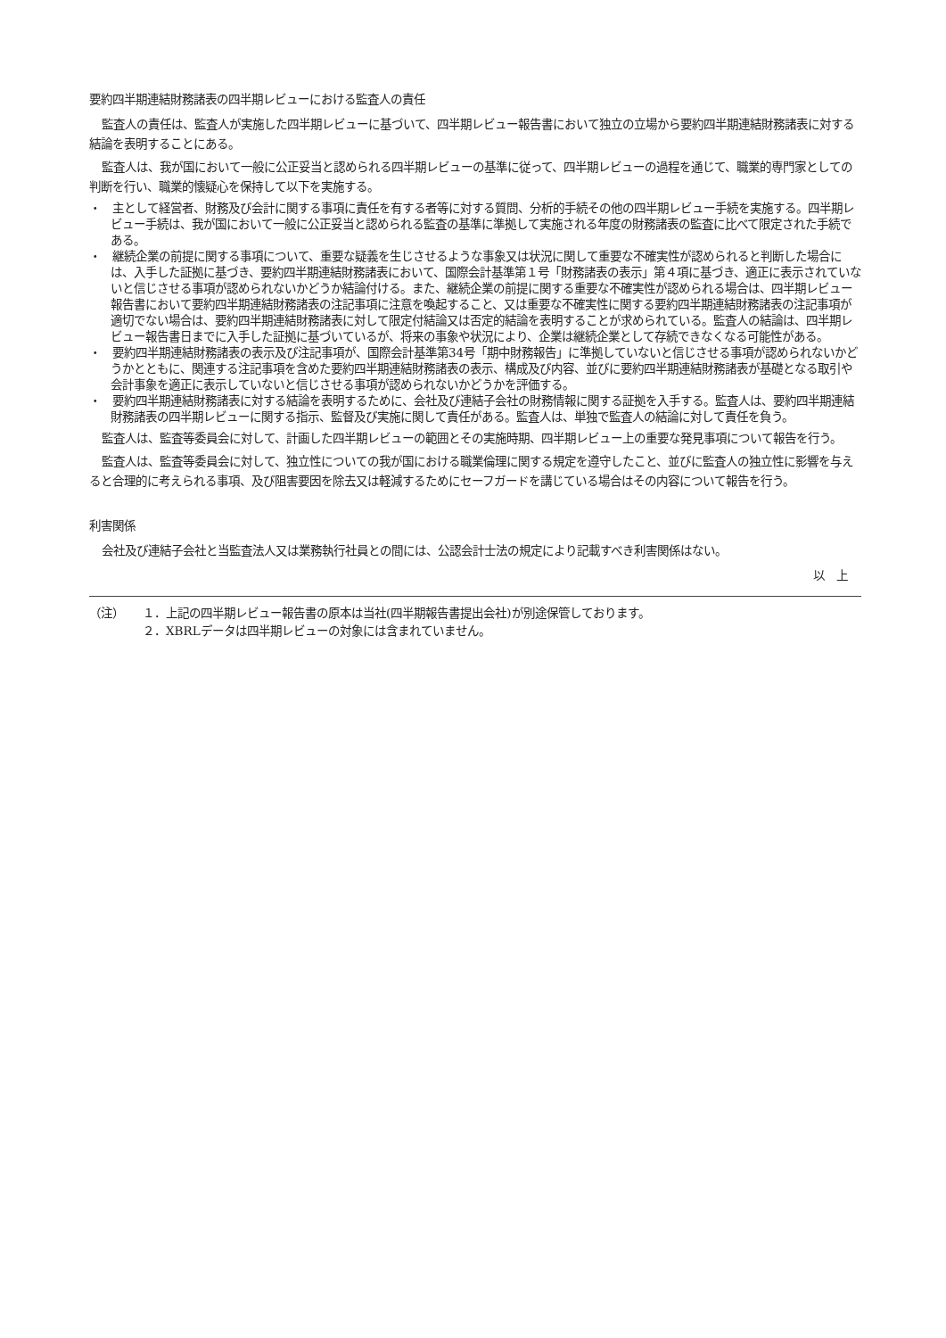要約四半期連結財務諸表の四半期レビューにおける監査人の責任
監査人の責任は、監査人が実施した四半期レビューに基づいて、四半期レビュー報告書において独立の立場から要約四半期連結財務諸表に対する結論を表明することにある。
監査人は、我が国において一般に公正妥当と認められる四半期レビューの基準に従って、四半期レビューの過程を通じて、職業的専門家としての判断を行い、職業的懐疑心を保持して以下を実施する。
・　主として経営者、財務及び会計に関する事項に責任を有する者等に対する質問、分析的手続その他の四半期レビュー手続を実施する。四半期レビュー手続は、我が国において一般に公正妥当と認められる監査の基準に準拠して実施される年度の財務諸表の監査に比べて限定された手続である。
・　継続企業の前提に関する事項について、重要な疑義を生じさせるような事象又は状況に関して重要な不確実性が認められると判断した場合には、入手した証拠に基づき、要約四半期連結財務諸表において、国際会計基準第１号「財務諸表の表示」第４項に基づき、適正に表示されていないと信じさせる事項が認められないかどうか結論付ける。また、継続企業の前提に関する重要な不確実性が認められる場合は、四半期レビュー報告書において要約四半期連結財務諸表の注記事項に注意を喚起すること、又は重要な不確実性に関する要約四半期連結財務諸表の注記事項が適切でない場合は、要約四半期連結財務諸表に対して限定付結論又は否定的結論を表明することが求められている。監査人の結論は、四半期レビュー報告書日までに入手した証拠に基づいているが、将来の事象や状況により、企業は継続企業として存続できなくなる可能性がある。
・　要約四半期連結財務諸表の表示及び注記事項が、国際会計基準第34号「期中財務報告」に準拠していないと信じさせる事項が認められないかどうかとともに、関連する注記事項を含めた要約四半期連結財務諸表の表示、構成及び内容、並びに要約四半期連結財務諸表が基礎となる取引や会計事象を適正に表示していないと信じさせる事項が認められないかどうかを評価する。
・　要約四半期連結財務諸表に対する結論を表明するために、会社及び連結子会社の財務情報に関する証拠を入手する。監査人は、要約四半期連結財務諸表の四半期レビューに関する指示、監督及び実施に関して責任がある。監査人は、単独で監査人の結論に対して責任を負う。
監査人は、監査等委員会に対して、計画した四半期レビューの範囲とその実施時期、四半期レビュー上の重要な発見事項について報告を行う。
監査人は、監査等委員会に対して、独立性についての我が国における職業倫理に関する規定を遵守したこと、並びに監査人の独立性に影響を与えると合理的に考えられる事項、及び阻害要因を除去又は軽減するためにセーフガードを講じている場合はその内容について報告を行う。
利害関係
会社及び連結子会社と当監査法人又は業務執行社員との間には、公認会計士法の規定により記載すべき利害関係はない。
以　上
（注） １．上記の四半期レビュー報告書の原本は当社(四半期報告書提出会社)が別途保管しております。
２．XBRLデータは四半期レビューの対象には含まれていません。